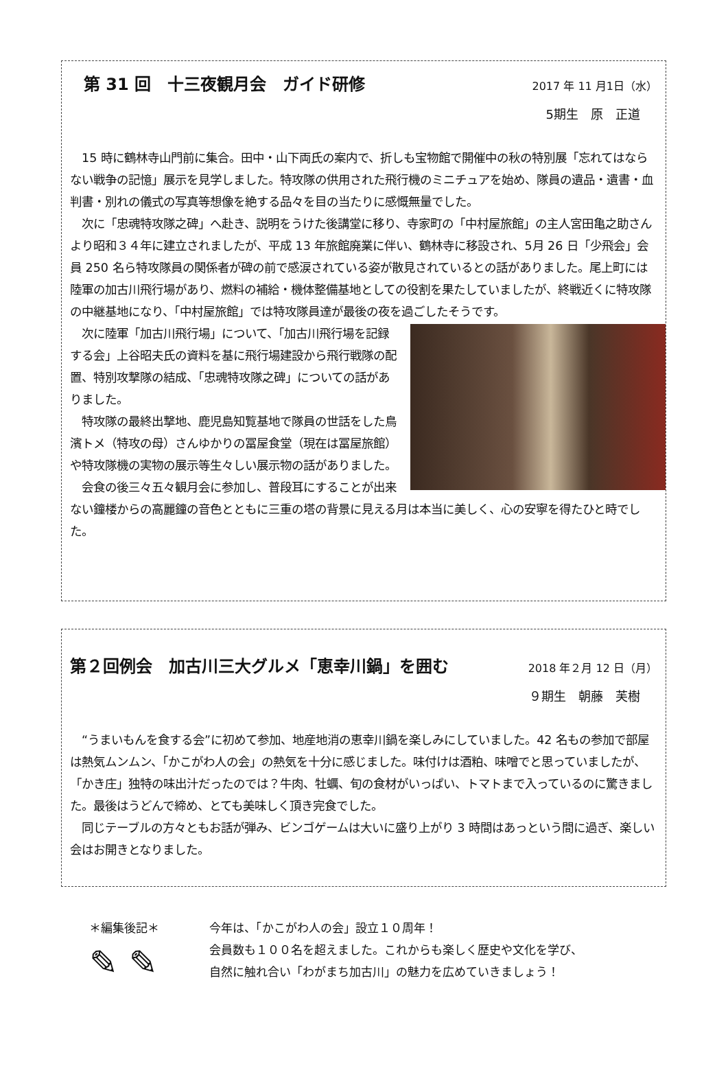第 31 回　十三夜観月会　ガイド研修 2017 年 11 月1日（水）
5期生　原　正道
　15 時に鶴林寺山門前に集合。田中・山下両氏の案内で、折しも宝物館で開催中の秋の特別展「忘れてはならない戦争の記憶」展示を見学しました。特攻隊の供用された飛行機のミニチュアを始め、隊員の遺品・遺書・血判書・別れの儀式の写真等想像を絶する品々を目の当たりに感慨無量でした。
　次に「忠魂特攻隊之碑」へ赴き、説明をうけた後講堂に移り、寺家町の「中村屋旅館」の主人宮田亀之助さんより昭和３４年に建立されましたが、平成 13 年旅館廃業に伴い、鶴林寺に移設され、5月 26 日「少飛会」会員 250 名ら特攻隊員の関係者が碑の前で感涙されている姿が散見されているとの話がありました。尾上町には陸軍の加古川飛行場があり、燃料の補給・機体整備基地としての役割を果たしていましたが、終戦近くに特攻隊の中継基地になり、「中村屋旅館」では特攻隊員達が最後の夜を過ごしたそうです。
　次に陸軍「加古川飛行場」について、「加古川飛行場を記録する会」上谷昭夫氏の資料を基に飛行場建設から飛行戦隊の配置、特別攻撃隊の結成、「忠魂特攻隊之碑」についての話がありました。
　特攻隊の最終出撃地、鹿児島知覧基地で隊員の世話をした鳥濱トメ（特攻の母）さんゆかりの冨屋食堂（現在は冨屋旅館）や特攻隊機の実物の展示等生々しい展示物の話がありました。
　会食の後三々五々観月会に参加し、普段耳にすることが出来ない鐘楼からの高麗鐘の音色とともに三重の塔の背景に見える月は本当に美しく、心の安寧を得たひと時でした。
第２回例会　加古川三大グルメ「恵幸川鍋」を囲む 2018 年２月 12 日（月）
９期生　朝藤　芙樹
　“うまいもんを食する会”に初めて参加、地産地消の恵幸川鍋を楽しみにしていました。42 名もの参加で部屋は熱気ムンムン、「かこがわ人の会」の熱気を十分に感じました。味付けは酒粕、味噌でと思っていましたが、「かき庄」独特の味出汁だったのでは？牛肉、牡蠣、旬の食材がいっぱい、トマトまで入っているのに驚きました。最後はうどんで締め、とても美味しく頂き完食でした。
　同じテーブルの方々ともお話が弾み、ビンゴゲームは大いに盛り上がり 3 時間はあっという間に過ぎ、楽しい会はお開きとなりました。
＊編集後記＊
✎ ✎
今年は、「かこがわ人の会」設立１０周年！
会員数も１００名を超えました。これからも楽しく歴史や文化を学び、
自然に触れ合い「わがまち加古川」の魅力を広めていきましょう！